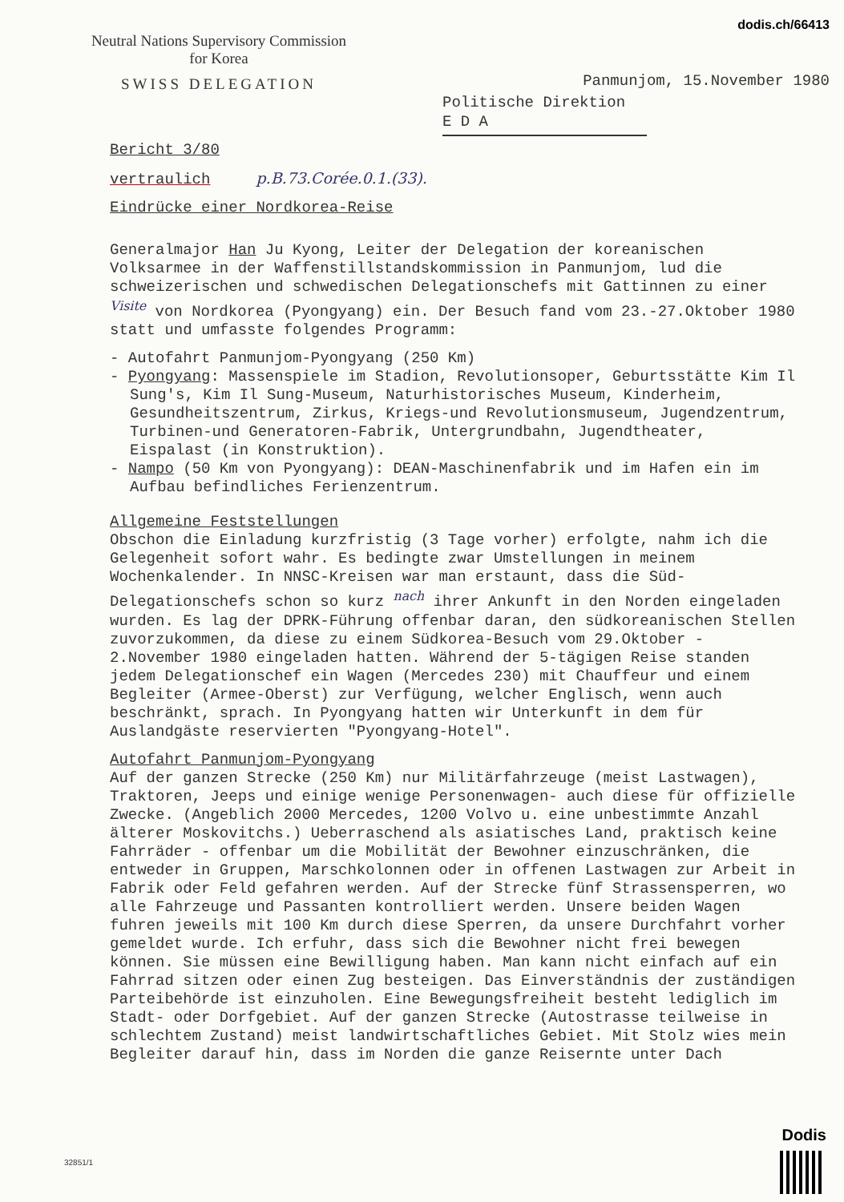dodis.ch/66413
Neutral Nations Supervisory Commission
for Korea
SWISS DELEGATION
Panmunjom, 15.November 1980
Politische Direktion
E D A
Bericht 3/80
vertraulich p.B.73.Corée.0.1.(33).
Eindrücke einer Nordkorea-Reise
Generalmajor Han Ju Kyong, Leiter der Delegation der koreanischen Volksarmee in der Waffenstillstandskommission in Panmunjom, lud die schweizerischen und schwedischen Delegationschefs mit Gattinnen zu einer <sup>Visite</sup> von Nordkorea (Pyongyang) ein. Der Besuch fand vom 23.-27.Oktober 1980 statt und umfasste folgendes Programm:
- Autofahrt Panmunjom-Pyongyang (250 Km)
- Pyongyang: Massenspiele im Stadion, Revolutionsoper, Geburtsstätte Kim Il Sung's, Kim Il Sung-Museum, Naturhistorisches Museum, Kinderheim, Gesundheitszentrum, Zirkus, Kriegs-und Revolutionsmuseum, Jugendzentrum, Turbinen-und Generatoren-Fabrik, Untergrundbahn, Jugendtheater, Eispalast (in Konstruktion).
- Nampo (50 Km von Pyongyang): DEAN-Maschinenfabrik und im Hafen ein im Aufbau befindliches Ferienzentrum.
Allgemeine Feststellungen
Obschon die Einladung kurzfristig (3 Tage vorher) erfolgte, nahm ich die Gelegenheit sofort wahr. Es bedingte zwar Umstellungen in meinem Wochenkalender. In NNSC-Kreisen war man erstaunt, dass die Süd-Delegationschefs schon so kurz <sup>nach</sup> ihrer Ankunft in den Norden eingeladen wurden. Es lag der DPRK-Führung offenbar daran, den südkoreanischen Stellen zuvorzukommen, da diese zu einem Südkorea-Besuch vom 29.Oktober - 2.November 1980 eingeladen hatten. Während der 5-tägigen Reise standen jedem Delegationschef ein Wagen (Mercedes 230) mit Chauffeur und einem Begleiter (Armee-Oberst) zur Verfügung, welcher Englisch, wenn auch beschränkt, sprach. In Pyongyang hatten wir Unterkunft in dem für Auslandgäste reservierten "Pyongyang-Hotel".
Autofahrt Panmunjom-Pyongyang
Auf der ganzen Strecke (250 Km) nur Militärfahrzeuge (meist Lastwagen), Traktoren, Jeeps und einige wenige Personenwagen- auch diese für offizielle Zwecke. (Angeblich 2000 Mercedes, 1200 Volvo u. eine unbestimmte Anzahl älterer Moskovitchs.) Ueberraschend als asiatisches Land, praktisch keine Fahrräder - offenbar um die Mobilität der Bewohner einzuschränken, die entweder in Gruppen, Marschkolonnen oder in offenen Lastwagen zur Arbeit in Fabrik oder Feld gefahren werden. Auf der Strecke fünf Strassensperren, wo alle Fahrzeuge und Passanten kontrolliert werden. Unsere beiden Wagen fuhren jeweils mit 100 Km durch diese Sperren, da unsere Durchfahrt vorher gemeldet wurde. Ich erfuhr, dass sich die Bewohner nicht frei bewegen können. Sie müssen eine Bewilligung haben. Man kann nicht einfach auf ein Fahrrad sitzen oder einen Zug besteigen. Das Einverständnis der zuständigen Parteibehörde ist einzuholen. Eine Bewegungsfreiheit besteht lediglich im Stadt- oder Dorfgebiet. Auf der ganzen Strecke (Autostrasse teilweise in schlechtem Zustand) meist landwirtschaftliches Gebiet. Mit Stolz wies mein Begleiter darauf hin, dass im Norden die ganze Reisernte unter Dach
32851/1
Dodis